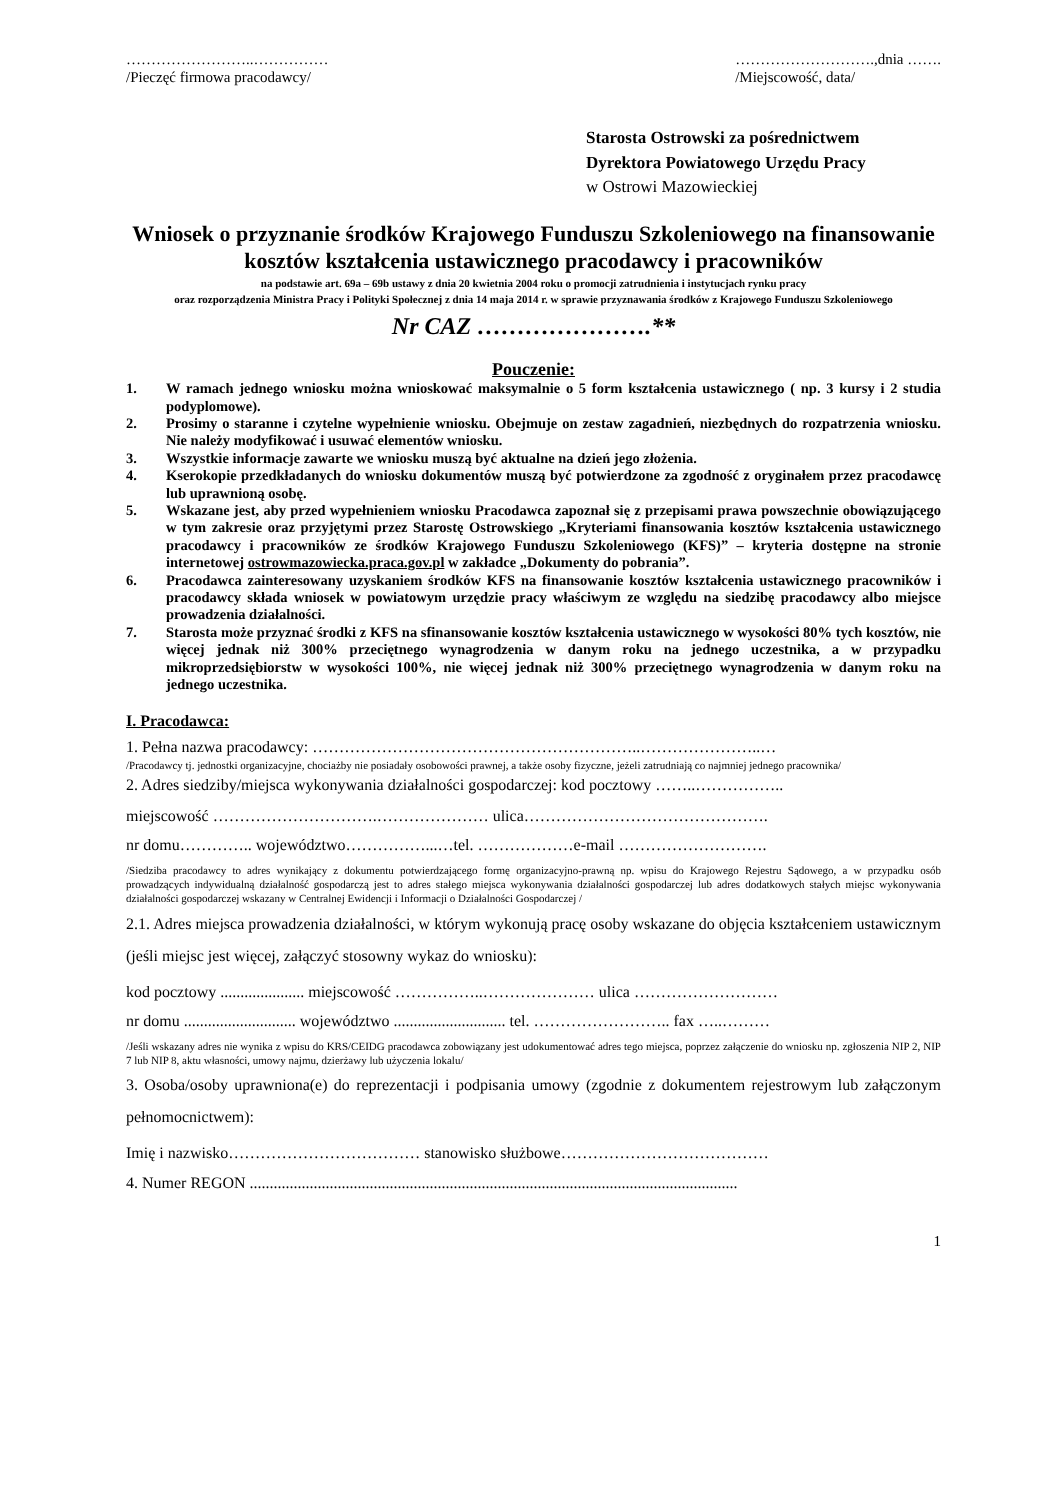……………………..……………
/Pieczęć firmowa pracodawcy/
……………………….,dnia …….
/Miejscowość, data/
Starosta Ostrowski za pośrednictwem
Dyrektora Powiatowego Urzędu Pracy
w Ostrowi Mazowieckiej
Wniosek o przyznanie środków Krajowego Funduszu Szkoleniowego na finansowanie kosztów kształcenia ustawicznego pracodawcy i pracowników
na podstawie art. 69a – 69b ustawy z dnia 20 kwietnia 2004 roku o promocji zatrudnienia i instytucjach rynku pracy
oraz rozporządzenia Ministra Pracy i Polityki Społecznej z dnia 14 maja 2014 r. w sprawie przyznawania środków z Krajowego Funduszu Szkoleniowego
Nr CAZ ………………….**
Pouczenie:
1. W ramach jednego wniosku można wnioskować maksymalnie o 5 form kształcenia ustawicznego ( np. 3 kursy i 2 studia podyplomowe).
2. Prosimy o staranne i czytelne wypełnienie wniosku. Obejmuje on zestaw zagadnień, niezbędnych do rozpatrzenia wniosku. Nie należy modyfikować i usuwać elementów wniosku.
3. Wszystkie informacje zawarte we wniosku muszą być aktualne na dzień jego złożenia.
4. Kserokopie przedkładanych do wniosku dokumentów muszą być potwierdzone za zgodność z oryginałem przez pracodawcę lub uprawnioną osobę.
5. Wskazane jest, aby przed wypełnieniem wniosku Pracodawca zapoznał się z przepisami prawa powszechnie obowiązującego w tym zakresie oraz przyjętymi przez Starostę Ostrowskiego „Kryteriami finansowania kosztów kształcenia ustawicznego pracodawcy i pracowników ze środków Krajowego Funduszu Szkoleniowego (KFS)” – kryteria dostępne na stronie internetowej ostrowmazowiecka.praca.gov.pl w zakładce „Dokumenty do pobrania”.
6. Pracodawca zainteresowany uzyskaniem środków KFS na finansowanie kosztów kształcenia ustawicznego pracowników i pracodawcy składa wniosek w powiatowym urzędzie pracy właściwym ze względu na siedzibę pracodawcy albo miejsce prowadzenia działalności.
7. Starosta może przyznać środki z KFS na sfinansowanie kosztów kształcenia ustawicznego w wysokości 80% tych kosztów, nie więcej jednak niż 300% przeciętnego wynagrodzenia w danym roku na jednego uczestnika, a w przypadku mikroprzedsiębiorstw w wysokości 100%, nie więcej jednak niż 300% przeciętnego wynagrodzenia w danym roku na jednego uczestnika.
I. Pracodawca:
1. Pełna nazwa pracodawcy: ……………………………………………………..…………………..…
/Pracodawcy tj. jednostki organizacyjne, chociażby nie posiadały osobowości prawnej, a także osoby fizyczne, jeżeli zatrudniają co najmniej jednego pracownika/
2. Adres siedziby/miejsca wykonywania działalności gospodarczej: kod pocztowy ……..……………..
miejscowość ………………………….………………… ulica……………………………………….
nr domu………….. województwo……………...…tel. ………………e-mail ……………………….
/Siedziba pracodawcy to adres wynikający z dokumentu potwierdzającego formę organizacyjno-prawną np. wpisu do Krajowego Rejestru Sądowego, a w przypadku osób prowadzących indywidualną działalność gospodarczą jest to adres stałego miejsca wykonywania działalności gospodarczej lub adres dodatkowych stałych miejsc wykonywania działalności gospodarczej wskazany w Centralnej Ewidencji i Informacji o Działalności Gospodarczej /
2.1. Adres miejsca prowadzenia działalności, w którym wykonują pracę osoby wskazane do objęcia kształceniem ustawicznym (jeśli miejsc jest więcej, załączyć stosowny wykaz do wniosku):
kod pocztowy ..................... miejscowość ……………..………………… ulica ………………………
nr domu ............................ województwo ............................ tel. …………………….. fax …..………
/Jeśli wskazany adres nie wynika z wpisu do KRS/CEIDG pracodawca zobowiązany jest udokumentować adres tego miejsca, poprzez załączenie do wniosku np. zgłoszenia NIP 2, NIP 7 lub NIP 8, aktu własności, umowy najmu, dzierżawy lub użyczenia lokalu/
3. Osoba/osoby uprawniona(e) do reprezentacji i podpisania umowy (zgodnie z dokumentem rejestrowym lub załączonym pełnomocnictwem):
Imię i nazwisko……………………………… stanowisko służbowe…………………………………
4. Numer REGON ..........................................................................................................................
1